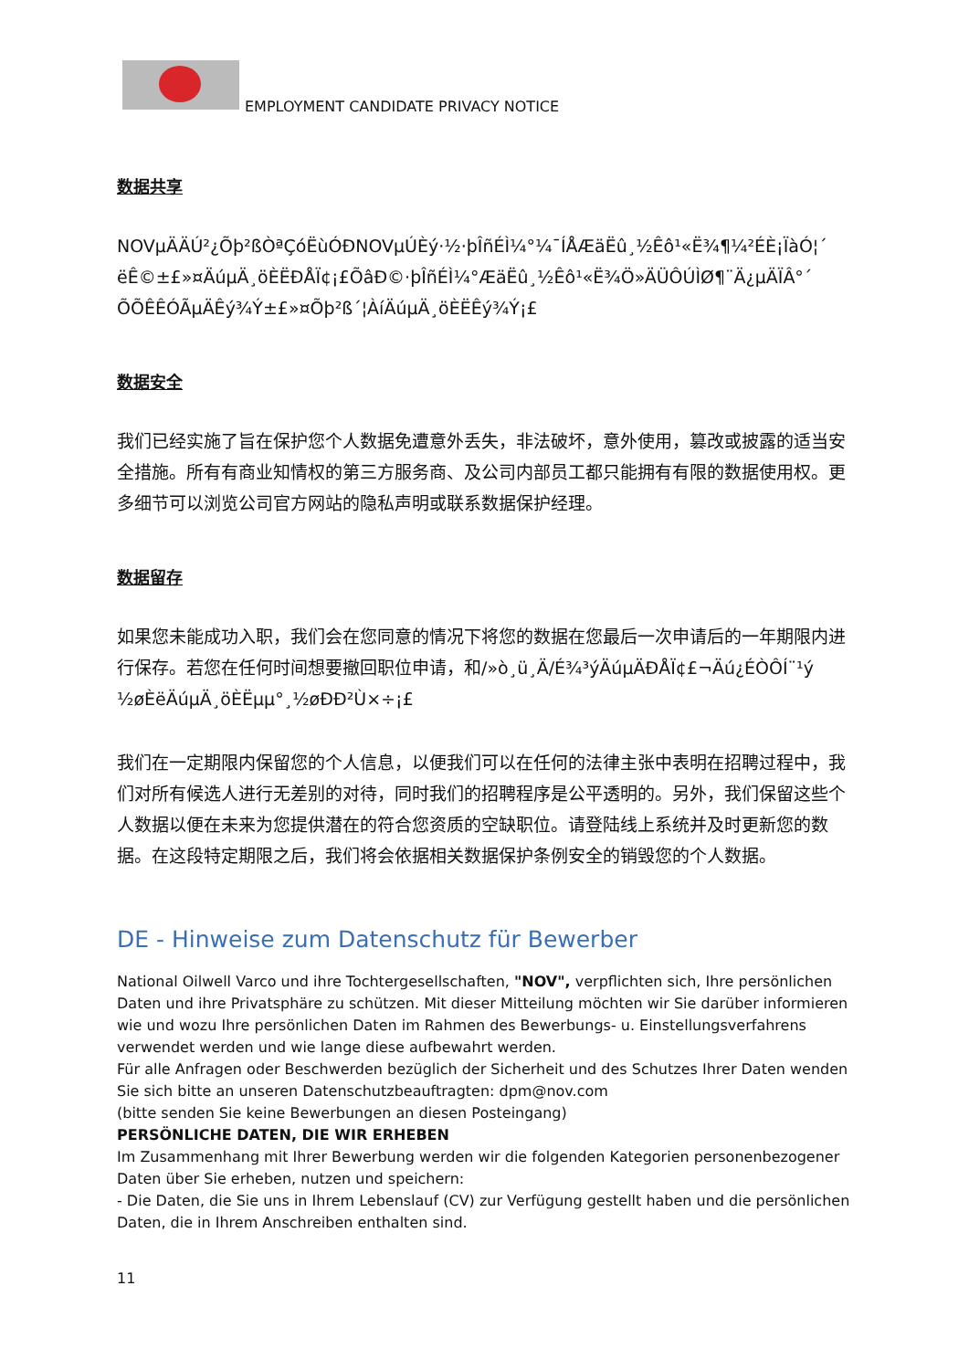EMPLOYMENT CANDIDATE PRIVACY NOTICE
数据共享
NOVµÄÄÚ²¿Õþ²ßÒªÇóËùÓÐNOVµÚÈý·½·þÎñÉÌ¼°¼¯ÍÅÆäËû¸½Êô¹«Ë¾¶¼²ÉÈ¡ÏàÓ¦´ ëÊ©±£»¤ÄúµÄ¸öÈËÐÅÏ¢¡£ÕâÐ©·þÎñÉÌ¼°ÆäËû¸½Êô¹«Ë¾Ö»ÄÜÔÚÌØ¶¨Ä¿µÄÏÂ°´ ÕÕÊÊÓÃµÄÊý¾Ý±£»¤Õþ²ß´¦ÀíÄúµÄ¸öÈËÊý¾Ý¡£
数据安全
我们已经实施了旨在保护您个人数据免遭意外丢失，非法破坏，意外使用，篡改或披露的适当安全措施。所有有商业知情权的第三方服务商、及公司内部员工都只能拥有有限的数据使用权。更多细节可以浏览公司官方网站的隐私声明或联系数据保护经理。
数据留存
如果您未能成功入职，我们会在您同意的情况下将您的数据在您最后一次申请后的一年期限内进行保存。若您在任何时间想要撤回职位申请，和/»ò¸ü¸Ä/É¾³ýÄúµÄÐÅÏ¢£¬Äú¿ÉÒÔÍ¨¹ý ½øÈëÄúµÄ¸öÈËµµ°¸½øÐÐ²Ù×÷¡£
我们在一定期限内保留您的个人信息，以便我们可以在任何的法律主张中表明在招聘过程中，我们对所有候选人进行无差别的对待，同时我们的招聘程序是公平透明的。另外，我们保留这些个人数据以便在未来为您提供潜在的符合您资质的空缺职位。请登陆线上系统并及时更新您的数据。在这段特定期限之后，我们将会依据相关数据保护条例安全的销毁您的个人数据。
DE - Hinweise zum Datenschutz für Bewerber
National Oilwell Varco und ihre Tochtergesellschaften, "NOV", verpflichten sich, Ihre persönlichen Daten und ihre Privatsphäre zu schützen. Mit dieser Mitteilung möchten wir Sie darüber informieren wie und wozu Ihre persönlichen Daten im Rahmen des Bewerbungs- u. Einstellungsverfahrens verwendet werden und wie lange diese aufbewahrt werden.
Für alle Anfragen oder Beschwerden bezüglich der Sicherheit und des Schutzes Ihrer Daten wenden Sie sich bitte an unseren Datenschutzbeauftragten: dpm@nov.com
(bitte senden Sie keine Bewerbungen an diesen Posteingang)
PERSÖNLICHE DATEN, DIE WIR ERHEBEN
Im Zusammenhang mit Ihrer Bewerbung werden wir die folgenden Kategorien personenbezogener Daten über Sie erheben, nutzen und speichern:
- Die Daten, die Sie uns in Ihrem Lebenslauf (CV) zur Verfügung gestellt haben und die persönlichen Daten, die in Ihrem Anschreiben enthalten sind.
11